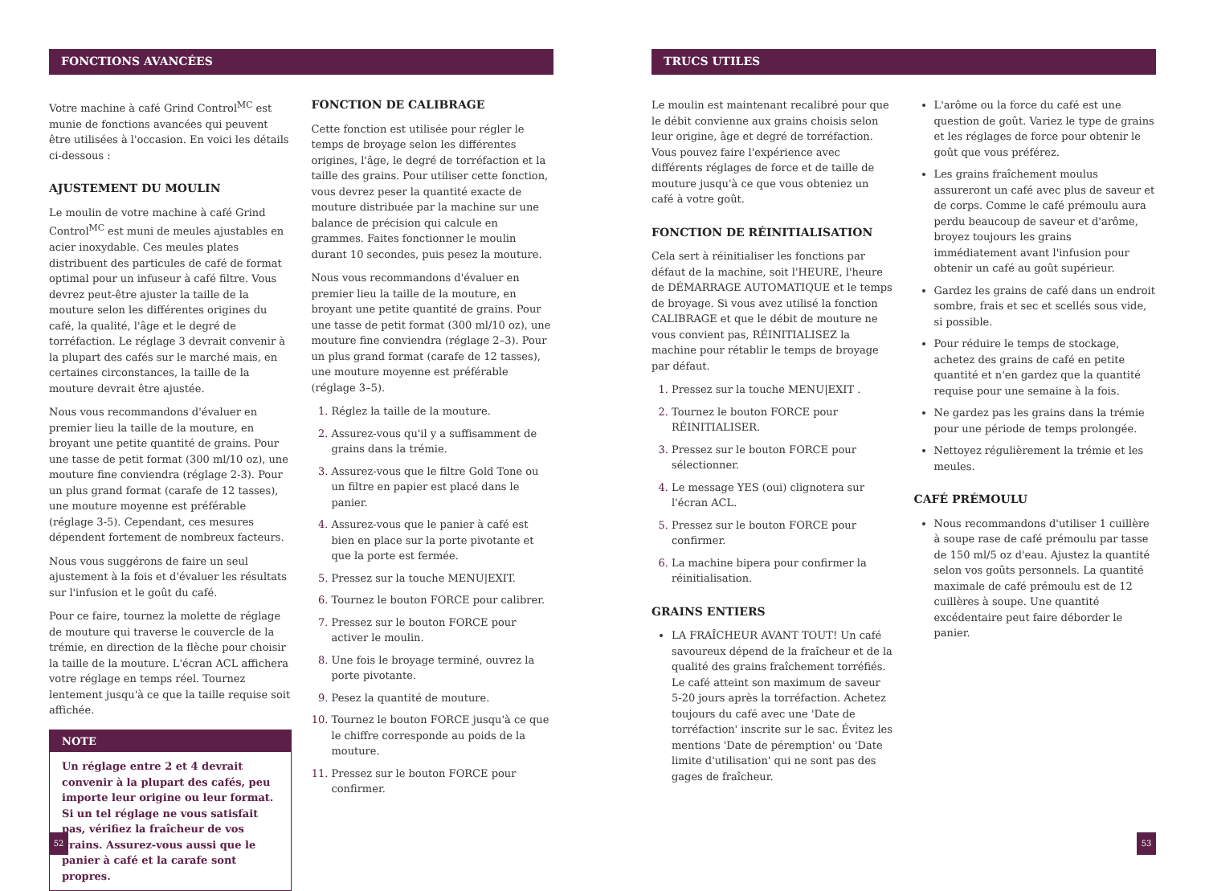FONCTIONS AVANCÉES
Votre machine à café Grind Control<sup>MC</sup> est munie de fonctions avancées qui peuvent être utilisées à l'occasion. En voici les détails ci-dessous :
AJUSTEMENT DU MOULIN
Le moulin de votre machine à café Grind Control<sup>MC</sup> est muni de meules ajustables en acier inoxydable. Ces meules plates distribuent des particules de café de format optimal pour un infuseur à café filtre. Vous devrez peut-être ajuster la taille de la mouture selon les différentes origines du café, la qualité, l'âge et le degré de torréfaction. Le réglage 3 devrait convenir à la plupart des cafés sur le marché mais, en certaines circonstances, la taille de la mouture devrait être ajustée.
Nous vous recommandons d'évaluer en premier lieu la taille de la mouture, en broyant une petite quantité de grains. Pour une tasse de petit format (300 ml/10 oz), une mouture fine conviendra (réglage 2-3). Pour un plus grand format (carafe de 12 tasses), une mouture moyenne est préférable (réglage 3-5). Cependant, ces mesures dépendent fortement de nombreux facteurs.
Nous vous suggérons de faire un seul ajustement à la fois et d'évaluer les résultats sur l'infusion et le goût du café.
Pour ce faire, tournez la molette de réglage de mouture qui traverse le couvercle de la trémie, en direction de la flèche pour choisir la taille de la mouture. L'écran ACL affichera votre réglage en temps réel. Tournez lentement jusqu'à ce que la taille requise soit affichée.
NOTE
Un réglage entre 2 et 4 devrait convenir à la plupart des cafés, peu importe leur origine ou leur format. Si un tel réglage ne vous satisfait pas, vérifiez la fraîcheur de vos grains. Assurez-vous aussi que le panier à café et la carafe sont propres.
FONCTION DE CALIBRAGE
Cette fonction est utilisée pour régler le temps de broyage selon les différentes origines, l'âge, le degré de torréfaction et la taille des grains. Pour utiliser cette fonction, vous devrez peser la quantité exacte de mouture distribuée par la machine sur une balance de précision qui calcule en grammes. Faites fonctionner le moulin durant 10 secondes, puis pesez la mouture.
Nous vous recommandons d'évaluer en premier lieu la taille de la mouture, en broyant une petite quantité de grains. Pour une tasse de petit format (300 ml/10 oz), une mouture fine conviendra (réglage 2–3). Pour un plus grand format (carafe de 12 tasses), une mouture moyenne est préférable (réglage 3–5).
Réglez la taille de la mouture.
Assurez-vous qu'il y a suffisamment de grains dans la trémie.
Assurez-vous que le filtre Gold Tone ou un filtre en papier est placé dans le panier.
Assurez-vous que le panier à café est bien en place sur la porte pivotante et que la porte est fermée.
Pressez sur la touche MENU|EXIT.
Tournez le bouton FORCE pour calibrer.
Pressez sur le bouton FORCE pour activer le moulin.
Une fois le broyage terminé, ouvrez la porte pivotante.
Pesez la quantité de mouture.
Tournez le bouton FORCE jusqu'à ce que le chiffre corresponde au poids de la mouture.
Pressez sur le bouton FORCE pour confirmer.
52
TRUCS UTILES
Le moulin est maintenant recalibré pour que le débit convienne aux grains choisis selon leur origine, âge et degré de torréfaction. Vous pouvez faire l'expérience avec différents réglages de force et de taille de mouture jusqu'à ce que vous obteniez un café à votre goût.
FONCTION DE RÉINITIALISATION
Cela sert à réinitialiser les fonctions par défaut de la machine, soit l'HEURE, l'heure de DÉMARRAGE AUTOMATIQUE et le temps de broyage. Si vous avez utilisé la fonction CALIBRAGE et que le débit de mouture ne vous convient pas, RÉINITIALISEZ la machine pour rétablir le temps de broyage par défaut.
Pressez sur la touche MENU|EXIT .
Tournez le bouton FORCE pour RÉINITIALISER.
Pressez sur le bouton FORCE pour sélectionner.
Le message YES (oui) clignotera sur l'écran ACL.
Pressez sur le bouton FORCE pour confirmer.
La machine bipera pour confirmer la réinitialisation.
GRAINS ENTIERS
LA FRAÎCHEUR AVANT TOUT! Un café savoureux dépend de la fraîcheur et de la qualité des grains fraîchement torréfiés. Le café atteint son maximum de saveur 5-20 jours après la torréfaction. Achetez toujours du café avec une 'Date de torréfaction' inscrite sur le sac. Évitez les mentions 'Date de péremption' ou 'Date limite d'utilisation' qui ne sont pas des gages de fraîcheur.
L'arôme ou la force du café est une question de goût. Variez le type de grains et les réglages de force pour obtenir le goût que vous préférez.
Les grains fraîchement moulus assureront un café avec plus de saveur et de corps. Comme le café prémoulu aura perdu beaucoup de saveur et d'arôme, broyez toujours les grains immédiatement avant l'infusion pour obtenir un café au goût supérieur.
Gardez les grains de café dans un endroit sombre, frais et sec et scellés sous vide, si possible.
Pour réduire le temps de stockage, achetez des grains de café en petite quantité et n'en gardez que la quantité requise pour une semaine à la fois.
Ne gardez pas les grains dans la trémie pour une période de temps prolongée.
Nettoyez régulièrement la trémie et les meules.
CAFÉ PRÉMOULU
Nous recommandons d'utiliser 1 cuillère à soupe rase de café prémoulu par tasse de 150 ml/5 oz d'eau. Ajustez la quantité selon vos goûts personnels. La quantité maximale de café prémoulu est de 12 cuillères à soupe. Une quantité excédentaire peut faire déborder le panier.
53